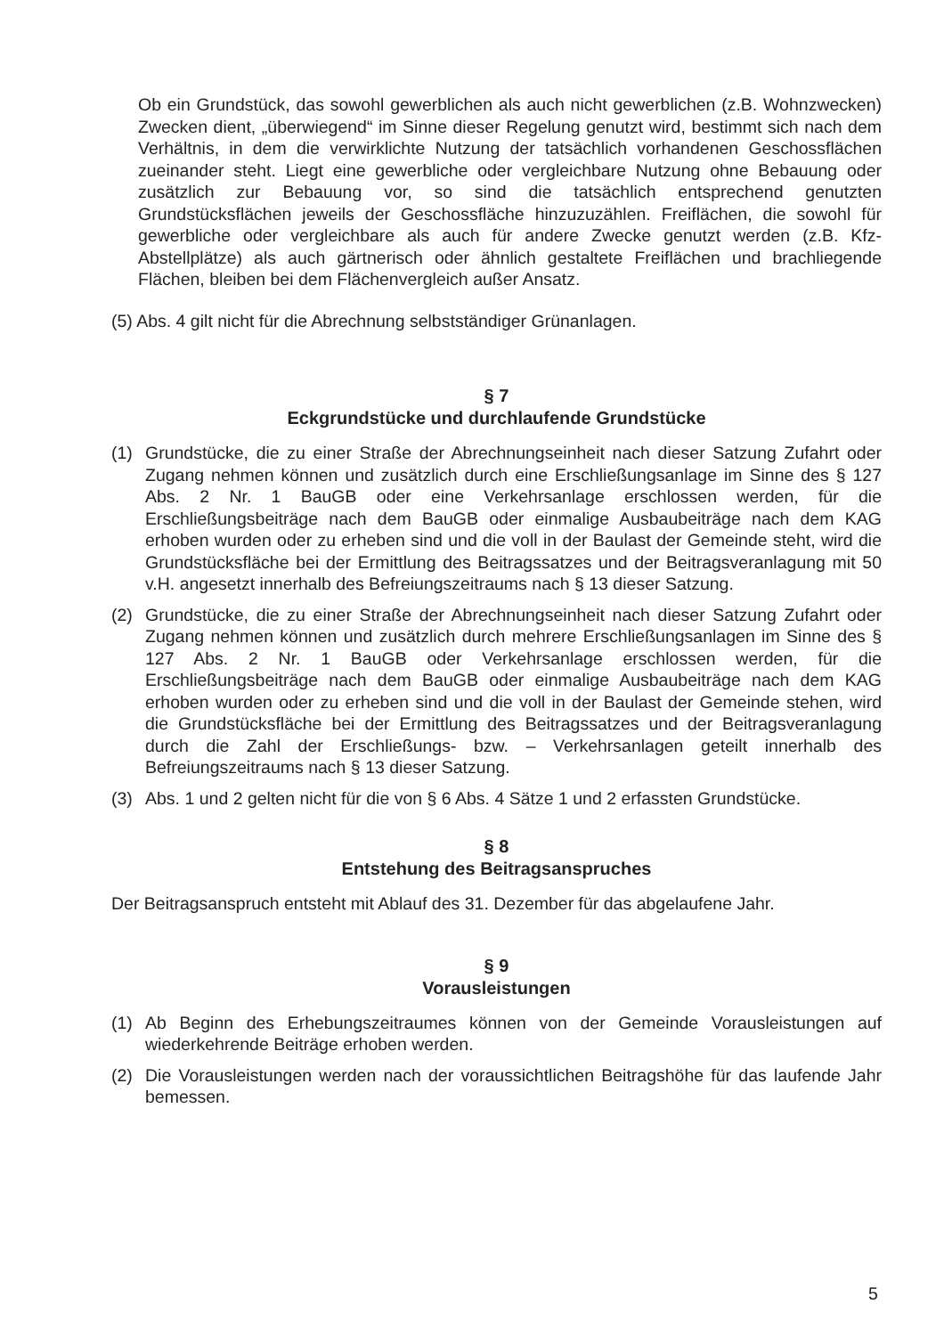Ob ein Grundstück, das sowohl gewerblichen als auch nicht gewerblichen (z.B. Wohnzwecken) Zwecken dient, „überwiegend“ im Sinne dieser Regelung genutzt wird, bestimmt sich nach dem Verhältnis, in dem die verwirklichte Nutzung der tatsächlich vorhandenen Geschossflächen zueinander steht. Liegt eine gewerbliche oder vergleichbare Nutzung ohne Bebauung oder zusätzlich zur Bebauung vor, so sind die tatsächlich entsprechend genutzten Grundstücksflächen jeweils der Geschossfläche hinzuzuzählen. Freiflächen, die sowohl für gewerbliche oder vergleichbare als auch für andere Zwecke genutzt werden (z.B. Kfz-Abstellplätze) als auch gärtnerisch oder ähnlich gestaltete Freiflächen und brachliegende Flächen, bleiben bei dem Flächenvergleich außer Ansatz.
(5) Abs. 4 gilt nicht für die Abrechnung selbstständiger Grünanlagen.
§ 7
Eckgrundstücke und durchlaufende Grundstücke
(1) Grundstücke, die zu einer Straße der Abrechnungseinheit nach dieser Satzung Zufahrt oder Zugang nehmen können und zusätzlich durch eine Erschließungsanlage im Sinne des § 127 Abs. 2 Nr. 1 BauGB oder eine Verkehrsanlage erschlossen werden, für die Erschließungsbeiträge nach dem BauGB oder einmalige Ausbaubeiträge nach dem KAG erhoben wurden oder zu erheben sind und die voll in der Baulast der Gemeinde steht, wird die Grundstücksfläche bei der Ermittlung des Beitragssatzes und der Beitragsveranlagung mit 50 v.H. angesetzt innerhalb des Befreiungszeitraums nach § 13 dieser Satzung.
(2) Grundstücke, die zu einer Straße der Abrechnungseinheit nach dieser Satzung Zufahrt oder Zugang nehmen können und zusätzlich durch mehrere Erschließungsanlagen im Sinne des § 127 Abs. 2 Nr. 1 BauGB oder Verkehrsanlage erschlossen werden, für die Erschließungsbeiträge nach dem BauGB oder einmalige Ausbaubeiträge nach dem KAG erhoben wurden oder zu erheben sind und die voll in der Baulast der Gemeinde stehen, wird die Grundstücksfläche bei der Ermittlung des Beitragssatzes und der Beitragsveranlagung durch die Zahl der Erschließungs- bzw. – Verkehrsanlagen geteilt innerhalb des Befreiungszeitraums nach § 13 dieser Satzung.
(3) Abs. 1 und 2 gelten nicht für die von § 6 Abs. 4 Sätze 1 und 2 erfassten Grundstücke.
§ 8
Entstehung des Beitragsanspruches
Der Beitragsanspruch entsteht mit Ablauf des 31. Dezember für das abgelaufene Jahr.
§ 9
Vorausleistungen
(1) Ab Beginn des Erhebungszeitraumes können von der Gemeinde Vorausleistungen auf wiederkehrende Beiträge erhoben werden.
(2) Die Vorausleistungen werden nach der voraussichtlichen Beitragshöhe für das laufende Jahr bemessen.
5